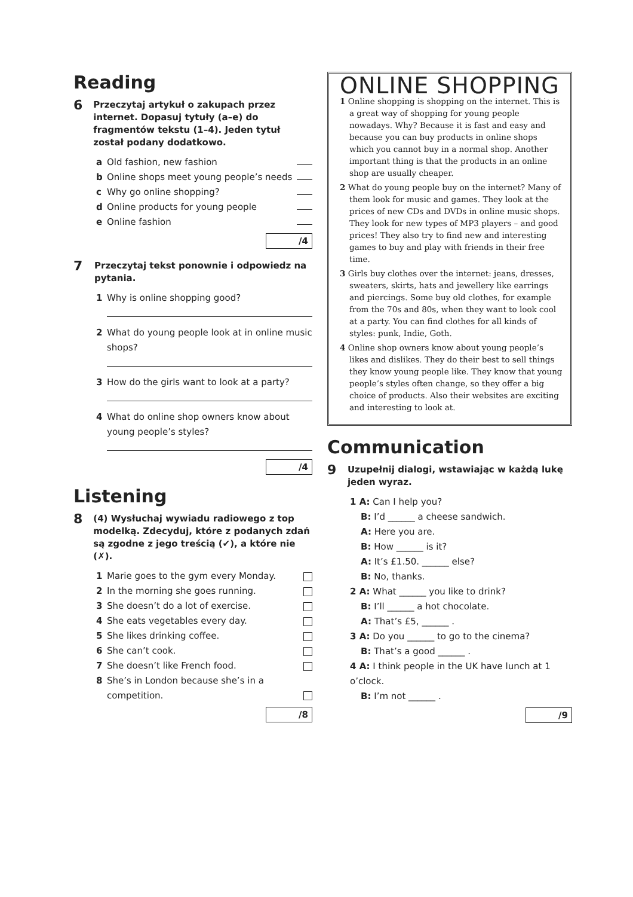Reading
6 Przeczytaj artykuł o zakupach przez internet. Dopasuj tytuły (a–e) do fragmentów tekstu (1–4). Jeden tytuł został podany dodatkowo.
a Old fashion, new fashion
b Online shops meet young people’s needs
c Why go online shopping?
d Online products for young people
e Online fashion
/4
7 Przeczytaj tekst ponownie i odpowiedz na pytania.
1 Why is online shopping good?
2 What do young people look at in online music shops?
3 How do the girls want to look at a party?
4 What do online shop owners know about young people’s styles?
/4
Listening
8 (4) Wysłuchaj wywiadu radiowego z top modelką. Zdecyduj, które z podanych zdań są zgodne z jego treścią (✔), a które nie (✗).
1 Marie goes to the gym every Monday.
2 In the morning she goes running.
3 She doesn’t do a lot of exercise.
4 She eats vegetables every day.
5 She likes drinking coffee.
6 She can’t cook.
7 She doesn’t like French food.
8 She’s in London because she’s in a competition.
/8
ONLINE SHOPPING
1 Online shopping is shopping on the internet. This is a great way of shopping for young people nowadays. Why? Because it is fast and easy and because you can buy products in online shops which you cannot buy in a normal shop. Another important thing is that the products in an online shop are usually cheaper.
2 What do young people buy on the internet? Many of them look for music and games. They look at the prices of new CDs and DVDs in online music shops. They look for new types of MP3 players – and good prices! They also try to find new and interesting games to buy and play with friends in their free time.
3 Girls buy clothes over the internet: jeans, dresses, sweaters, skirts, hats and jewellery like earrings and piercings. Some buy old clothes, for example from the 70s and 80s, when they want to look cool at a party. You can find clothes for all kinds of styles: punk, Indie, Goth.
4 Online shop owners know about young people’s likes and dislikes. They do their best to sell things they know young people like. They know that young people’s styles often change, so they offer a big choice of products. Also their websites are exciting and interesting to look at.
Communication
9 Uzupełnij dialogi, wstawiając w każdą lukę jeden wyraz.
1 A: Can I help you?
B: I’d ______ a cheese sandwich.
A: Here you are.
B: How ______ is it?
A: It’s £1.50. ______ else?
B: No, thanks.
2 A: What ______ you like to drink?
B: I’ll ______ a hot chocolate.
A: That’s £5, ______ .
3 A: Do you ______ to go to the cinema?
B: That’s a good ______ .
4 A: I think people in the UK have lunch at 1 o’clock.
B: I’m not ______ .
/9